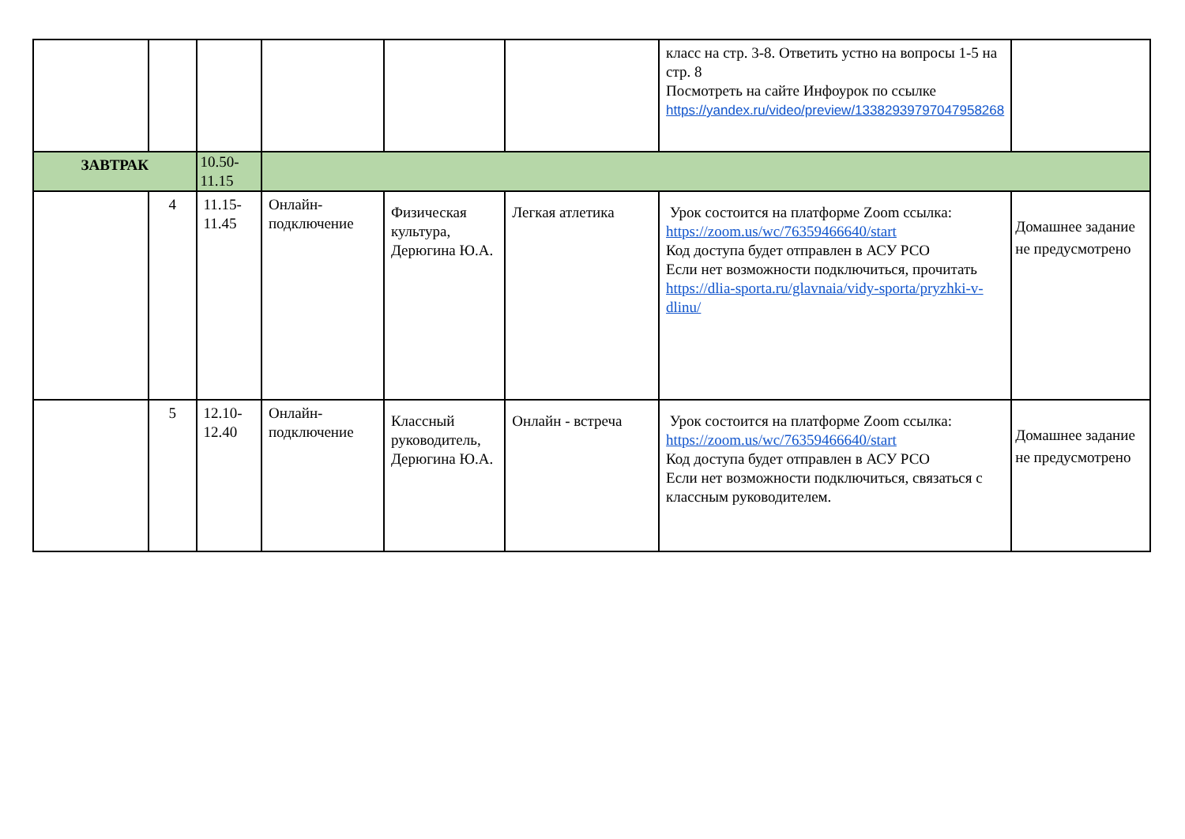| | | | | | | класс на стр. 3-8. Ответить устно на вопросы 1-5 на стр. 8 Посмотреть на сайте Инфоурок по ссылке https://yandex.ru/video/preview/13382939797047958268 | |
| ЗАВТРАК | | 10.50-11.15 | | | | | |
| | 4 | 11.15-11.45 | Онлайн-подключение | Физическая культура, Дерюгина Ю.А. | Легкая атлетика | Урок состоится на платформе Zoom ссылка: https://zoom.us/wc/76359466640/start Код доступа будет отправлен в АСУ РСО Если нет возможности подключиться, прочитать https://dlia-sporta.ru/glavnaia/vidy-sporta/pryzhki-v-dlinu/ | Домашнее задание не предусмотрено |
| | 5 | 12.10-12.40 | Онлайн-подключение | Классный руководитель, Дерюгина Ю.А. | Онлайн - встреча | Урок состоится на платформе Zoom ссылка: https://zoom.us/wc/76359466640/start Код доступа будет отправлен в АСУ РСО Если нет возможности подключиться, связаться с классным руководителем. | Домашнее задание не предусмотрено |